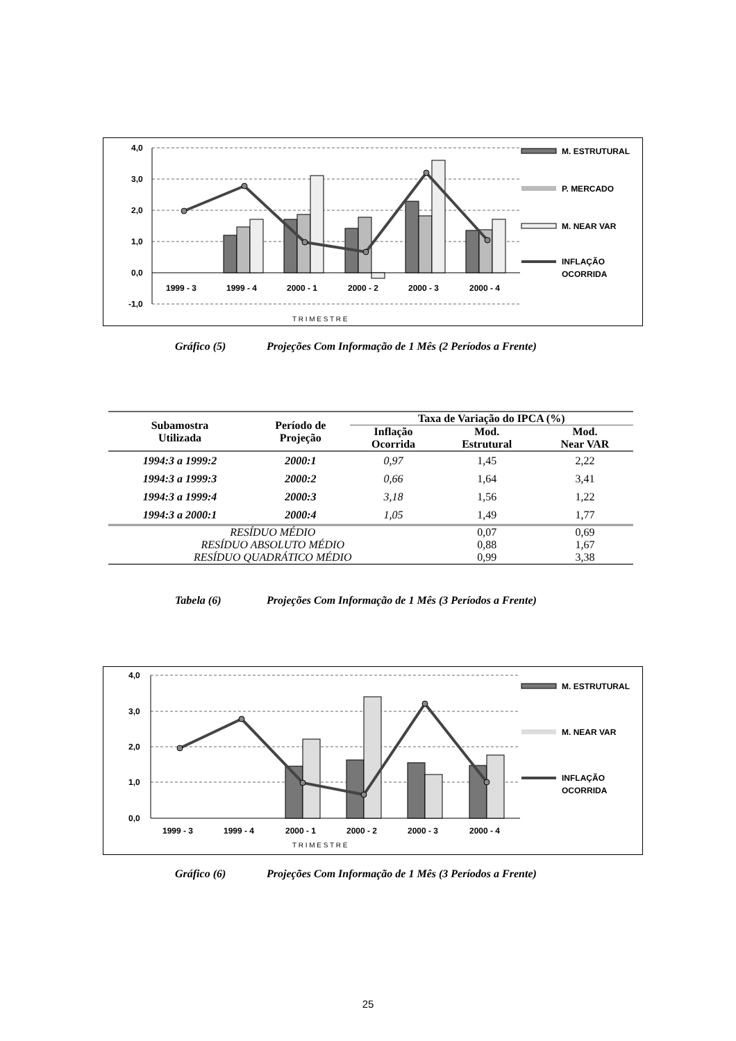4,0
3,0
2,0
1,0
0,0
-1,0
1999 - 3
1999 - 4
2000 - 1
2000 - 2
2000 - 3
2000 - 4
T R I M E S T R E
M. ESTRUTURAL
P. MERCADO
M. NEAR VAR
INFLAÇÃO
OCORRIDA
Gráfico (5) Projeções Com Informação de 1 Mês (2 Períodos a Frente)
| Subamostra Utilizada | Período de Projeção | Taxa de Variação do IPCA (%) | | |
| --- | --- | --- | --- | --- |
| | | Inflação Ocorrida | Mod. Estrutural | Mod. Near VAR |
| 1994:3 a 1999:2 | 2000:1 | 0,97 | 1,45 | 2,22 |
| 1994:3 a 1999:3 | 2000:2 | 0,66 | 1,64 | 3,41 |
| 1994:3 a 1999:4 | 2000:3 | 3,18 | 1,56 | 1,22 |
| 1994:3 a 2000:1 | 2000:4 | 1,05 | 1,49 | 1,77 |
| RESÍDUO MÉDIO | | | 0,07 | 0,69 |
| RESÍDUO ABSOLUTO MÉDIO | | | 0,88 | 1,67 |
| RESÍDUO QUADRÁTICO MÉDIO | | | 0,99 | 3,38 |
Tabela (6) Projeções Com Informação de 1 Mês (3 Períodos a Frente)
4,0
3,0
2,0
1,0
0,0
1999 - 3
1999 - 4
2000 - 1
2000 - 2
2000 - 3
2000 - 4
T R I M E S T R E
M. ESTRUTURAL
M. NEAR VAR
INFLAÇÃO
OCORRIDA
Gráfico (6) Projeções Com Informação de 1 Mês (3 Períodos a Frente)
25